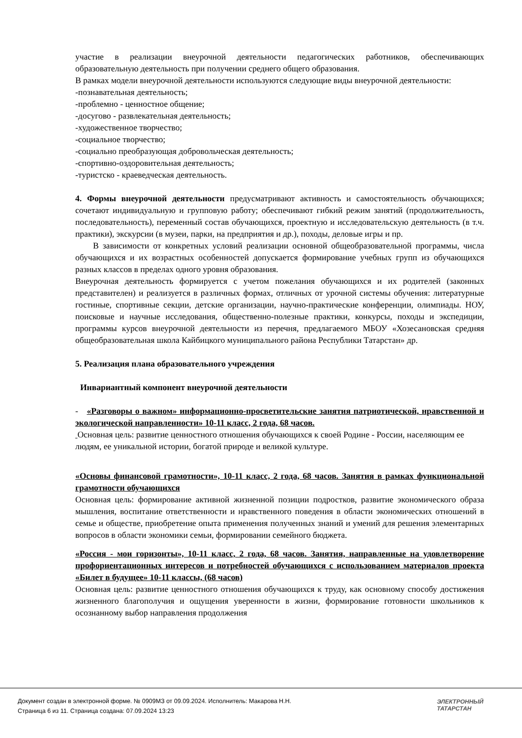участие в реализации внеурочной деятельности педагогических работников, обеспечивающих образовательную деятельность при получении среднего общего образования.
В рамках модели внеурочной деятельности используются следующие виды внеурочной деятельности:
-познавательная деятельность;
-проблемно - ценностное общение;
-досугово - развлекательная деятельность;
-художественное творчество;
-социальное творчество;
-социально преобразующая добровольческая деятельность;
-спортивно-оздоровительная деятельность;
-туристско - краеведческая деятельность.
4. Формы внеурочной деятельности предусматривают активность и самостоятельность обучающихся; сочетают индивидуальную и групповую работу; обеспечивают гибкий режим занятий (продолжительность, последовательность), переменный состав обучающихся, проектную и исследовательскую деятельность (в т.ч. практики), экскурсии (в музеи, парки, на предприятия и др.), походы, деловые игры и пр.
В зависимости от конкретных условий реализации основной общеобразовательной программы, числа обучающихся и их возрастных особенностей допускается формирование учебных групп из обучающихся разных классов в пределах одного уровня образования.
Внеурочная деятельность формируется с учетом пожелания обучающихся и их родителей (законных представителен) и реализуется в различных формах, отличных от урочной системы обучения: литературные гостиные, спортивные секции, детские организации, научно-практические конференции, олимпиады. НОУ, поисковые и научные исследования, общественно-полезные практики, конкурсы, походы и экспедиции, программы курсов внеурочной деятельности из перечня, предлагаемого МБОУ «Хозесановская средняя общеобразовательная школа Кайбицкого муниципального района Республики Татарстан» др.
5. Реализация плана образовательного учреждения
Инвариантный компонент внеурочной деятельности
- «Разговоры о важном» информационно-просветительские занятия патриотической, нравственной и экологической направленности» 10-11 класс, 2 года, 68 часов.
Основная цель: развитие ценностного отношения обучающихся к своей Родине - России, населяющим ее людям, ее уникальной истории, богатой природе и великой культуре.
«Основы финансовой грамотности», 10-11 класс, 2 года, 68 часов. Занятия в рамках функциональной грамотности обучающихся
Основная цель: формирование активной жизненной позиции подростков, развитие экономического образа мышления, воспитание ответственности и нравственного поведения в области экономических отношений в семье и обществе, приобретение опыта применения полученных знаний и умений для решения элементарных вопросов в области экономики семьи, формировании семейного бюджета.
«Россия - мои горизонты», 10-11 класс, 2 года, 68 часов. Занятия, направленные на удовлетворение профориентационных интересов и потребностей обучающихся с использованием материалов проекта «Билет в будущее» 10-11 классы, (68 часов)
Основная цель: развитие ценностного отношения обучающихся к труду, как основному способу достижения жизненного благополучия и ощущения уверенности в жизни, формирование готовности школьников к осознанному выбор направления продолжения
Документ создан в электронной форме. № 0909МЗ от 09.09.2024. Исполнитель: Макарова Н.Н.
Страница 6 из 11. Страница создана: 07.09.2024 13:23
ЭЛЕКТРОННЫЙ
ТАТАРСТАН